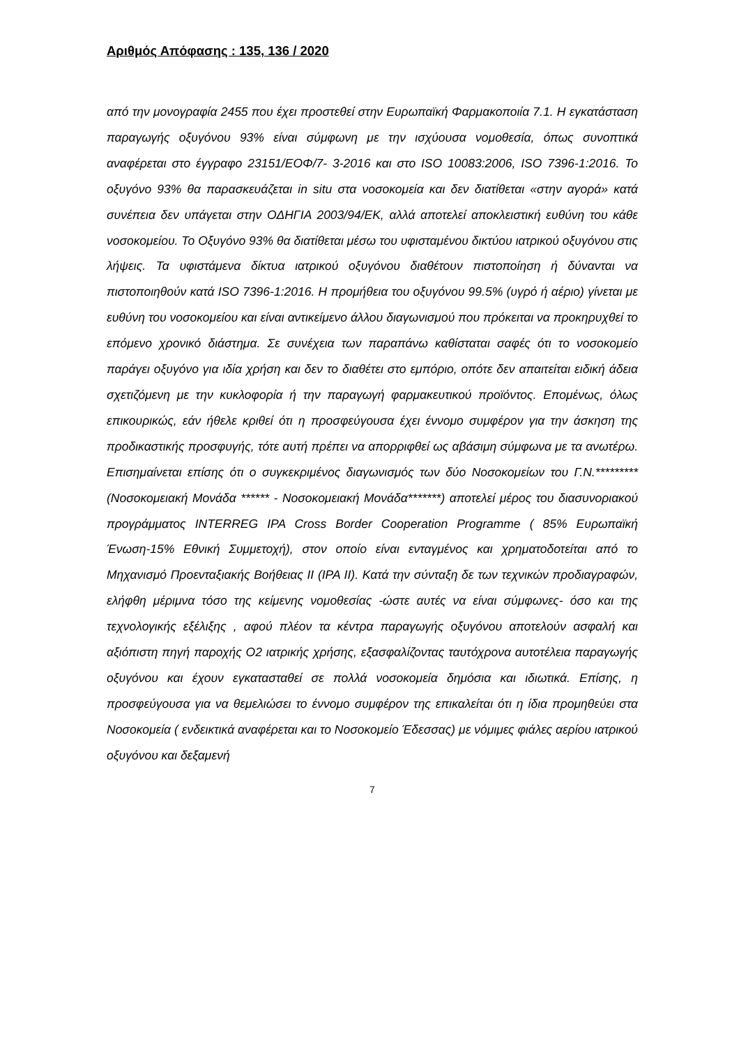Αριθμός Απόφασης : 135, 136 / 2020
από την μονογραφία 2455 που έχει προστεθεί στην Ευρωπαϊκή Φαρμακοποιία 7.1. Η εγκατάσταση παραγωγής οξυγόνου 93% είναι σύμφωνη με την ισχύουσα νομοθεσία, όπως συνοπτικά αναφέρεται στο έγγραφο 23151/ΕΟΦ/7- 3-2016 και στο ISO 10083:2006, ISO 7396-1:2016. Το οξυγόνο 93% θα παρασκευάζεται in situ στα νοσοκομεία και δεν διατίθεται «στην αγορά» κατά συνέπεια δεν υπάγεται στην ΟΔΗΓΙΑ 2003/94/ΕΚ, αλλά αποτελεί αποκλειστική ευθύνη του κάθε νοσοκομείου. Το Οξυγόνο 93% θα διατίθεται μέσω του υφισταμένου δικτύου ιατρικού οξυγόνου στις λήψεις. Τα υφιστάμενα δίκτυα ιατρικού οξυγόνου διαθέτουν πιστοποίηση ή δύνανται να πιστοποιηθούν κατά ISO 7396-1:2016. Η προμήθεια του οξυγόνου 99.5% (υγρό ή αέριο) γίνεται με ευθύνη του νοσοκομείου και είναι αντικείμενο άλλου διαγωνισμού που πρόκειται να προκηρυχθεί το επόμενο χρονικό διάστημα. Σε συνέχεια των παραπάνω καθίσταται σαφές ότι το νοσοκομείο παράγει οξυγόνο για ιδία χρήση και δεν το διαθέτει στο εμπόριο, οπότε δεν απαιτείται ειδική άδεια σχετιζόμενη με την κυκλοφορία ή την παραγωγή φαρμακευτικού προϊόντος. Επομένως, όλως επικουρικώς, εάν ήθελε κριθεί ότι η προσφεύγουσα έχει έννομο συμφέρον για την άσκηση της προδικαστικής προσφυγής, τότε αυτή πρέπει να απορριφθεί ως αβάσιμη σύμφωνα με τα ανωτέρω. Επισημαίνεται επίσης ότι ο συγκεκριμένος διαγωνισμός των δύο Νοσοκομείων του Γ.Ν.********* (Νοσοκομειακή Μονάδα ****** - Νοσοκομειακή Μονάδα*******) αποτελεί μέρος του διασυνοριακού προγράμματος INTERREG IPA Cross Border Cooperation Programme ( 85% Ευρωπαϊκή Ένωση-15% Εθνική Συμμετοχή), στον οποίο είναι ενταγμένος και χρηματοδοτείται από το Μηχανισμό Προενταξιακής Βοήθειας ΙΙ (IPA II). Κατά την σύνταξη δε των τεχνικών προδιαγραφών, ελήφθη μέριμνα τόσο της κείμενης νομοθεσίας -ώστε αυτές να είναι σύμφωνες- όσο και της τεχνολογικής εξέλιξης , αφού πλέον τα κέντρα παραγωγής οξυγόνου αποτελούν ασφαλή και αξιόπιστη πηγή παροχής Ο2 ιατρικής χρήσης, εξασφαλίζοντας ταυτόχρονα αυτοτέλεια παραγωγής οξυγόνου και έχουν εγκατασταθεί σε πολλά νοσοκομεία δημόσια και ιδιωτικά. Επίσης, η προσφεύγουσα για να θεμελιώσει το έννομο συμφέρον της επικαλείται ότι η ίδια προμηθεύει στα Νοσοκομεία ( ενδεικτικά αναφέρεται και το Νοσοκομείο Έδεσσας) με νόμιμες φιάλες αερίου ιατρικού οξυγόνου και δεξαμενή
7